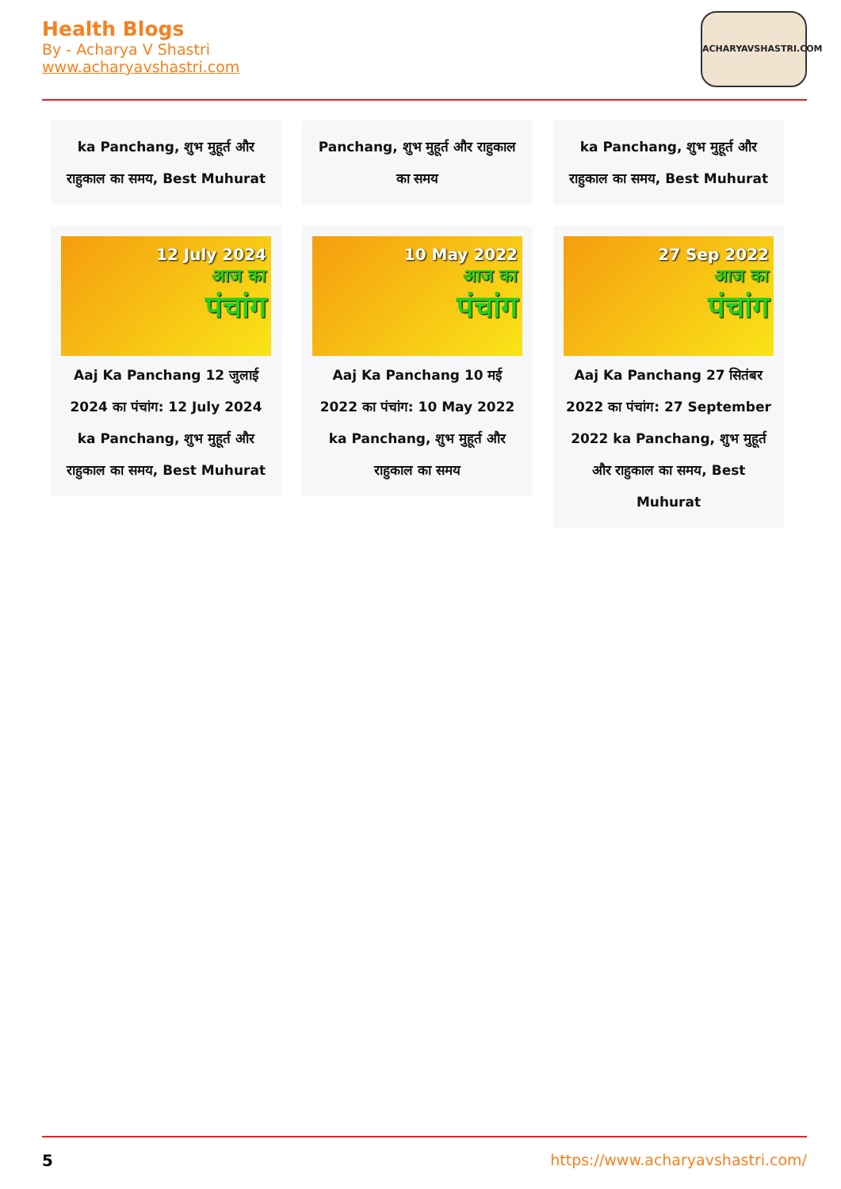Health Blogs
By - Acharya V Shastri
www.acharyavshastri.com
ACHARYAVSHASTRI.COM
ka Panchang, शुभ मुहूर्त और राहुकाल का समय, Best Muhurat
Panchang, शुभ मुहूर्त और राहुकाल का समय
ka Panchang, शुभ मुहूर्त और राहुकाल का समय, Best Muhurat
12 July 2024
आज का
पंचांग
Aaj Ka Panchang 12 जुलाई 2024 का पंचांग: 12 July 2024 ka Panchang, शुभ मुहूर्त और राहुकाल का समय, Best Muhurat
10 May 2022
आज का
पंचांग
Aaj Ka Panchang 10 मई 2022 का पंचांग: 10 May 2022 ka Panchang, शुभ मुहूर्त और राहुकाल का समय
27 Sep 2022
आज का
पंचांग
Aaj Ka Panchang 27 सितंबर 2022 का पंचांग: 27 September 2022 ka Panchang, शुभ मुहूर्त और राहुकाल का समय, Best Muhurat
5 https://www.acharyavshastri.com/